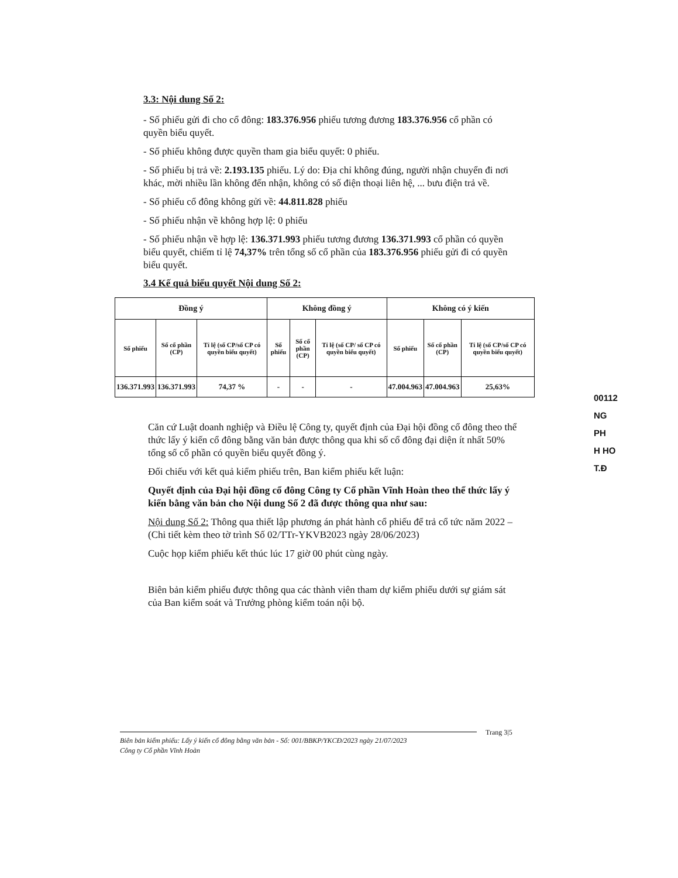3.3: Nội dung Số 2:
- Số phiếu gửi đi cho cổ đông: 183.376.956 phiếu tương đương 183.376.956 cổ phần có quyền biểu quyết.
- Số phiếu không được quyền tham gia biểu quyết: 0 phiếu.
- Số phiếu bị trả về: 2.193.135 phiếu. Lý do: Địa chỉ không đúng, người nhận chuyển đi nơi khác, mời nhiều lần không đến nhận, không có số điện thoại liên hệ, ... bưu điện trả về.
- Số phiếu cổ đông không gửi về: 44.811.828 phiếu
- Số phiếu nhận về không hợp lệ: 0 phiếu
- Số phiếu nhận về hợp lệ: 136.371.993 phiếu tương đương 136.371.993 cổ phần có quyền biểu quyết, chiếm tỉ lệ 74,37% trên tổng số cổ phần của 183.376.956 phiếu gửi đi có quyền biểu quyết.
3.4 Kế quả biểu quyết Nội dung Số 2:
| Đồng ý | | | Không đồng ý | | | Không có ý kiến | | |
| --- | --- | --- | --- | --- | --- | --- | --- | --- |
| Số phiếu | Số cổ phần (CP) | Tỉ lệ (số CP/số CP có quyền biểu quyết) | Số phiếu | Số cổ phần (CP) | Tỉ lệ (số CP/ số CP có quyền biểu quyết) | Số phiếu | Số cổ phần (CP) | Tỉ lệ (số CP/số CP có quyền biểu quyết) |
| 136.371.993 | 136.371.993 | 74,37 % | - | - | - | 47.004.963 | 47.004.963 | 25,63% |
Căn cứ Luật doanh nghiệp và Điều lệ Công ty, quyết định của Đại hội đồng cổ đông theo thể thức lấy ý kiến cổ đông bằng văn bản được thông qua khi số cổ đông đại diện ít nhất 50% tổng số cổ phần có quyền biểu quyết đồng ý.
Đối chiếu với kết quả kiểm phiếu trên, Ban kiểm phiếu kết luận:
Quyết định của Đại hội đồng cổ đông Công ty Cổ phần Vĩnh Hoàn theo thể thức lấy ý kiến bằng văn bản cho Nội dung Số 2 đã được thông qua như sau:
Nội dung Số 2: Thông qua thiết lập phương án phát hành cổ phiếu để trả cổ tức năm 2022 – (Chi tiết kèm theo tờ trình Số 02/TTr-YKVB2023 ngày 28/06/2023)
Cuộc họp kiểm phiếu kết thúc lúc 17 giờ 00 phút cùng ngày.
Biên bản kiểm phiếu được thông qua các thành viên tham dự kiểm phiếu dưới sự giám sát của Ban kiểm soát và Trưởng phòng kiểm toán nội bộ.
00112
NG
PH
H HO
T.Đ
Trang 3|5
Biên bản kiểm phiếu: Lấy ý kiến cổ đông bằng văn bản - Số: 001/BBKP/YKCĐ/2023 ngày 21/07/2023
Công ty Cổ phần Vĩnh Hoàn